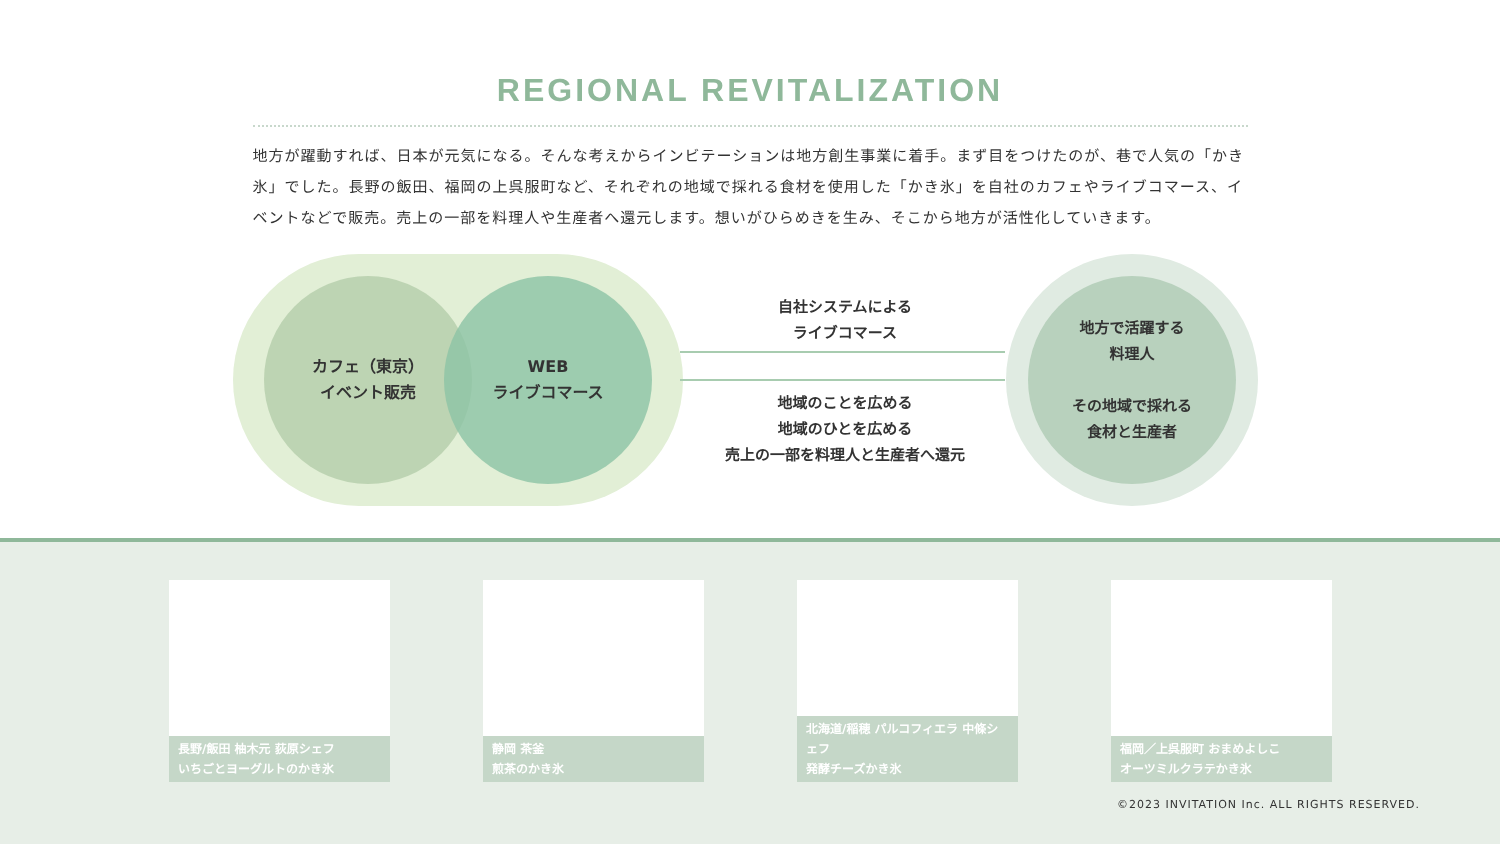REGIONAL REVITALIZATION
地方が躍動すれば、日本が元気になる。そんな考えからインビテーションは地方創生事業に着手。まず目をつけたのが、巷で人気の「かき氷」でした。長野の飯田、福岡の上呉服町など、それぞれの地域で採れる食材を使用した「かき氷」を自社のカフェやライブコマース、イベントなどで販売。売上の一部を料理人や生産者へ還元します。想いがひらめきを生み、そこから地方が活性化していきます。
カフェ（東京）
イベント販売
WEB
ライブコマース
自社システムによる
ライブコマース
地域のことを広める
地域のひとを広める
売上の一部を料理人と生産者へ還元
地方で活躍する
料理人
その地域で採れる
食材と生産者
長野/飯田 柚木元 荻原シェフ
いちごとヨーグルトのかき氷
静岡 茶釜
煎茶のかき氷
北海道/稲穂 パルコフィエラ 中條シェフ
発酵チーズかき氷
福岡／上呉服町 おまめよしこ
オーツミルクラテかき氷
©2023 INVITATION Inc. ALL RIGHTS RESERVED.